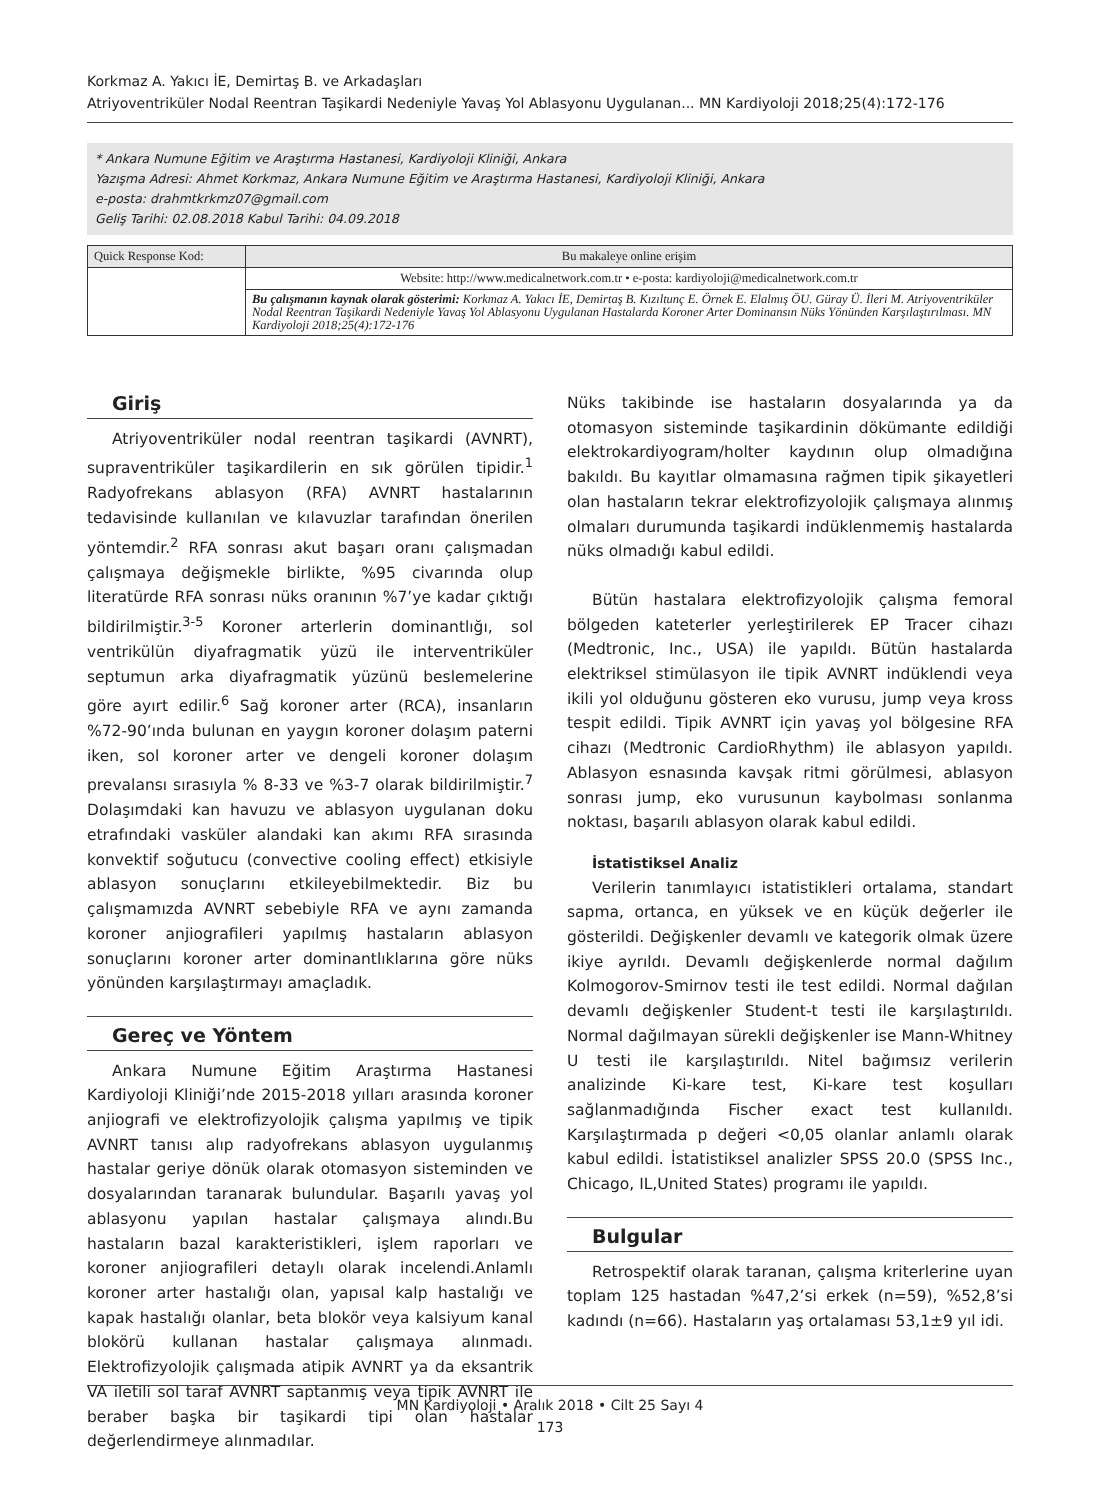Korkmaz A. Yakıcı İE, Demirtaş B. ve Arkadaşları
Atriyoventriküler Nodal Reentran Taşikardi Nedeniyle Yavaş Yol Ablasyonu Uygulanan... MN Kardiyoloji 2018;25(4):172-176
* Ankara Numune Eğitim ve Araştırma Hastanesi, Kardiyoloji Kliniği, Ankara
Yazışma Adresi: Ahmet Korkmaz, Ankara Numune Eğitim ve Araştırma Hastanesi, Kardiyoloji Kliniği, Ankara
e-posta: drahmtkrkmz07@gmail.com
Geliş Tarihi: 02.08.2018 Kabul Tarihi: 04.09.2018
| Quick Response Kod: | Bu makaleye online erişim |
| | Website: http://www.medicalnetwork.com.tr • e-posta: kardiyoloji@medicalnetwork.com.tr |
| | Bu çalışmanın kaynak olarak gösterimi: Korkmaz A. Yakıcı İE, Demirtaş B. Kızıltunç E. Örnek E. Elalmış ÖU. Güray Ü. İleri M. Atriyoventriküler Nodal Reentran Taşikardi Nedeniyle Yavaş Yol Ablasyonu Uygulanan Hastalarda Koroner Arter Dominansın Nüks Yönünden Karşılaştırılması. MN Kardiyoloji 2018;25(4):172-176 |
Giriş
Atriyoventriküler nodal reentran taşikardi (AVNRT), supraventriküler taşikardilerin en sık görülen tipidir.<sup>1</sup> Radyofrekans ablasyon (RFA) AVNRT hastalarının tedavisinde kullanılan ve kılavuzlar tarafından önerilen yöntemdir.<sup>2</sup> RFA sonrası akut başarı oranı çalışmadan çalışmaya değişmekle birlikte, %95 civarında olup literatürde RFA sonrası nüks oranının %7’ye kadar çıktığı bildirilmiştir.<sup>3-5</sup> Koroner arterlerin dominantlığı, sol ventrikülün diyafragmatik yüzü ile interventriküler septumun arka diyafragmatik yüzünü beslemelerine göre ayırt edilir.<sup>6</sup> Sağ koroner arter (RCA), insanların %72-90’ında bulunan en yaygın koroner dolaşım paterni iken, sol koroner arter ve dengeli koroner dolaşım prevalansı sırasıyla % 8-33 ve %3-7 olarak bildirilmiştir.<sup>7</sup> Dolaşımdaki kan havuzu ve ablasyon uygulanan doku etrafındaki vasküler alandaki kan akımı RFA sırasında konvektif soğutucu (convective cooling effect) etkisiyle ablasyon sonuçlarını etkileyebilmektedir. Biz bu çalışmamızda AVNRT sebebiyle RFA ve aynı zamanda koroner anjiografileri yapılmış hastaların ablasyon sonuçlarını koroner arter dominantlıklarına göre nüks yönünden karşılaştırmayı amaçladık.
Gereç ve Yöntem
Ankara Numune Eğitim Araştırma Hastanesi Kardiyoloji Kliniği’nde 2015-2018 yılları arasında koroner anjiografi ve elektrofizyolojik çalışma yapılmış ve tipik AVNRT tanısı alıp radyofrekans ablasyon uygulanmış hastalar geriye dönük olarak otomasyon sisteminden ve dosyalarından taranarak bulundular. Başarılı yavaş yol ablasyonu yapılan hastalar çalışmaya alındı.Bu hastaların bazal karakteristikleri, işlem raporları ve koroner anjiografileri detaylı olarak incelendi.Anlamlı koroner arter hastalığı olan, yapısal kalp hastalığı ve kapak hastalığı olanlar, beta blokör veya kalsiyum kanal blokörü kullanan hastalar çalışmaya alınmadı. Elektrofizyolojik çalışmada atipik AVNRT ya da eksantrik VA iletili sol taraf AVNRT saptanmış veya tipik AVNRT ile beraber başka bir taşikardi tipi olan hastalar değerlendirmeye alınmadılar.
Nüks takibinde ise hastaların dosyalarında ya da otomasyon sisteminde taşikardinin dökümante edildiği elektrokardiyogram/holter kaydının olup olmadığına bakıldı. Bu kayıtlar olmamasına rağmen tipik şikayetleri olan hastaların tekrar elektrofizyolojik çalışmaya alınmış olmaları durumunda taşikardi indüklenmemiş hastalarda nüks olmadığı kabul edildi.
Bütün hastalara elektrofizyolojik çalışma femoral bölgeden kateterler yerleştirilerek EP Tracer cihazı (Medtronic, Inc., USA) ile yapıldı. Bütün hastalarda elektriksel stimülasyon ile tipik AVNRT indüklendi veya ikili yol olduğunu gösteren eko vurusu, jump veya kross tespit edildi. Tipik AVNRT için yavaş yol bölgesine RFA cihazı (Medtronic CardioRhythm) ile ablasyon yapıldı. Ablasyon esnasında kavşak ritmi görülmesi, ablasyon sonrası jump, eko vurusunun kaybolması sonlanma noktası, başarılı ablasyon olarak kabul edildi.
İstatistiksel Analiz
Verilerin tanımlayıcı istatistikleri ortalama, standart sapma, ortanca, en yüksek ve en küçük değerler ile gösterildi. Değişkenler devamlı ve kategorik olmak üzere ikiye ayrıldı. Devamlı değişkenlerde normal dağılım Kolmogorov-Smirnov testi ile test edildi. Normal dağılan devamlı değişkenler Student-t testi ile karşılaştırıldı. Normal dağılmayan sürekli değişkenler ise Mann-Whitney U testi ile karşılaştırıldı. Nitel bağımsız verilerin analizinde Ki-kare test, Ki-kare test koşulları sağlanmadığında Fischer exact test kullanıldı. Karşılaştırmada p değeri <0,05 olanlar anlamlı olarak kabul edildi. İstatistiksel analizler SPSS 20.0 (SPSS Inc., Chicago, IL,United States) programı ile yapıldı.
Bulgular
Retrospektif olarak taranan, çalışma kriterlerine uyan toplam 125 hastadan %47,2’si erkek (n=59), %52,8’si kadındı (n=66). Hastaların yaş ortalaması 53,1±9 yıl idi.
MN Kardiyoloji • Aralık 2018 • Cilt 25 Sayı 4
173